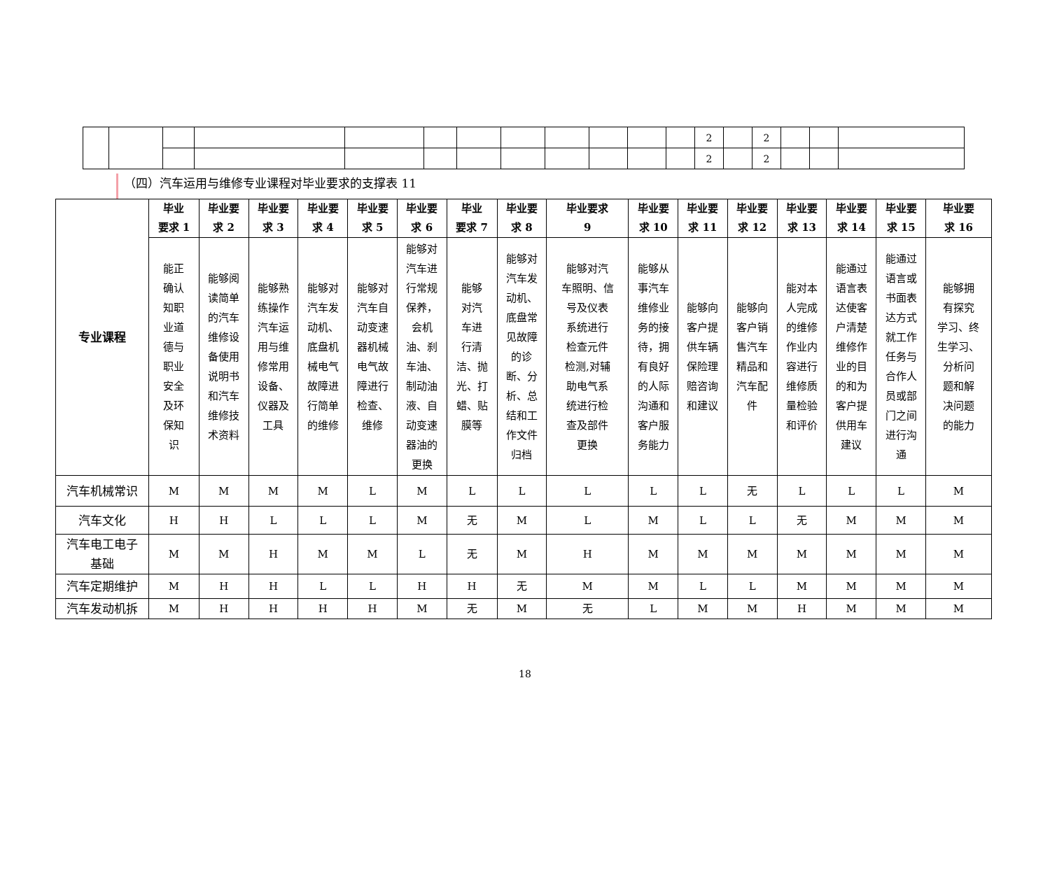| | | | | | | | | | | | | 2 | | 2 | | | |
| | | | | | | | | | | | | 2 | | 2 | | | |
（四）汽车运用与维修专业课程对毕业要求的支撑表 11
| 专业课程 | 毕业 要求 1 | 毕业要 求 2 | 毕业要 求 3 | 毕业要 求 4 | 毕业要 求 5 | 毕业要 求 6 | 毕业 要求 7 | 毕业要 求 8 | 毕业要求 9 | 毕业要 求 10 | 毕业要 求 11 | 毕业要 求 12 | 毕业要 求 13 | 毕业要 求 14 | 毕业要 求 15 | 毕业要 求 16 |
| --- | --- | --- | --- | --- | --- | --- | --- | --- | --- | --- | --- | --- | --- | --- | --- | --- |
| | 能正 确认 知职 业道 德与 职业 安全 及环 保知 识 | 能够阅 读简单 的汽车 维修设 备使用 说明书 和汽车 维修技 术资料 | 能够熟 练操作 汽车运 用与维 修常用 设备、 仪器及 工具 | 能够对 汽车发 动机、 底盘机 械电气 故障进 行简单 的维修 | 能够对 汽车自 动变速 器机械 电气故 障进行 检查、 维修 | 能够对 汽车进 行常规 保养， 会机 油、刹 车油、 制动油 液、自 动变速 器油的 更换 | 能够 对汽 车进 行清 洁、抛 光、打 蜡、贴 膜等 | 能够对 汽车发 动机、 底盘常 见故障 的诊 断、分 析、总 结和工 作文件 归档 | 能够对汽 车照明、信 号及仪表 系统进行 检查元件 检测,对辅 助电气系 统进行检 查及部件 更换 | 能够从 事汽车 维修业 务的接 待，拥 有良好 的人际 沟通和 客户服 务能力 | 能够向 客户提 供车辆 保险理 赔咨询 和建议 | 能够向 客户销 售汽车 精品和 汽车配 件 | 能对本 人完成 的维修 作业内 容进行 维修质 量检验 和评价 | 能通过 语言表 达使客 户清楚 维修作 业的目 的和为 客户提 供用车 建议 | 能通过 语言或 书面表 达方式 就工作 任务与 合作人 员或部 门之间 进行沟 通 | 能够拥 有探究 学习、终 生学习、 分析问 题和解 决问题 的能力 |
| 汽车机械常识 | M | M | M | M | L | M | L | L | L | L | L | 无 | L | L | L | M |
| 汽车文化 | H | H | L | L | L | M | 无 | M | L | M | L | L | 无 | M | M | M |
| 汽车电工电子 基础 | M | M | H | M | M | L | 无 | M | H | M | M | M | M | M | M | M |
| 汽车定期维护 | M | H | H | L | L | H | H | 无 | M | M | L | L | M | M | M | M |
| 汽车发动机拆 | M | H | H | H | H | M | 无 | M | 无 | L | M | M | H | M | M | M |
18